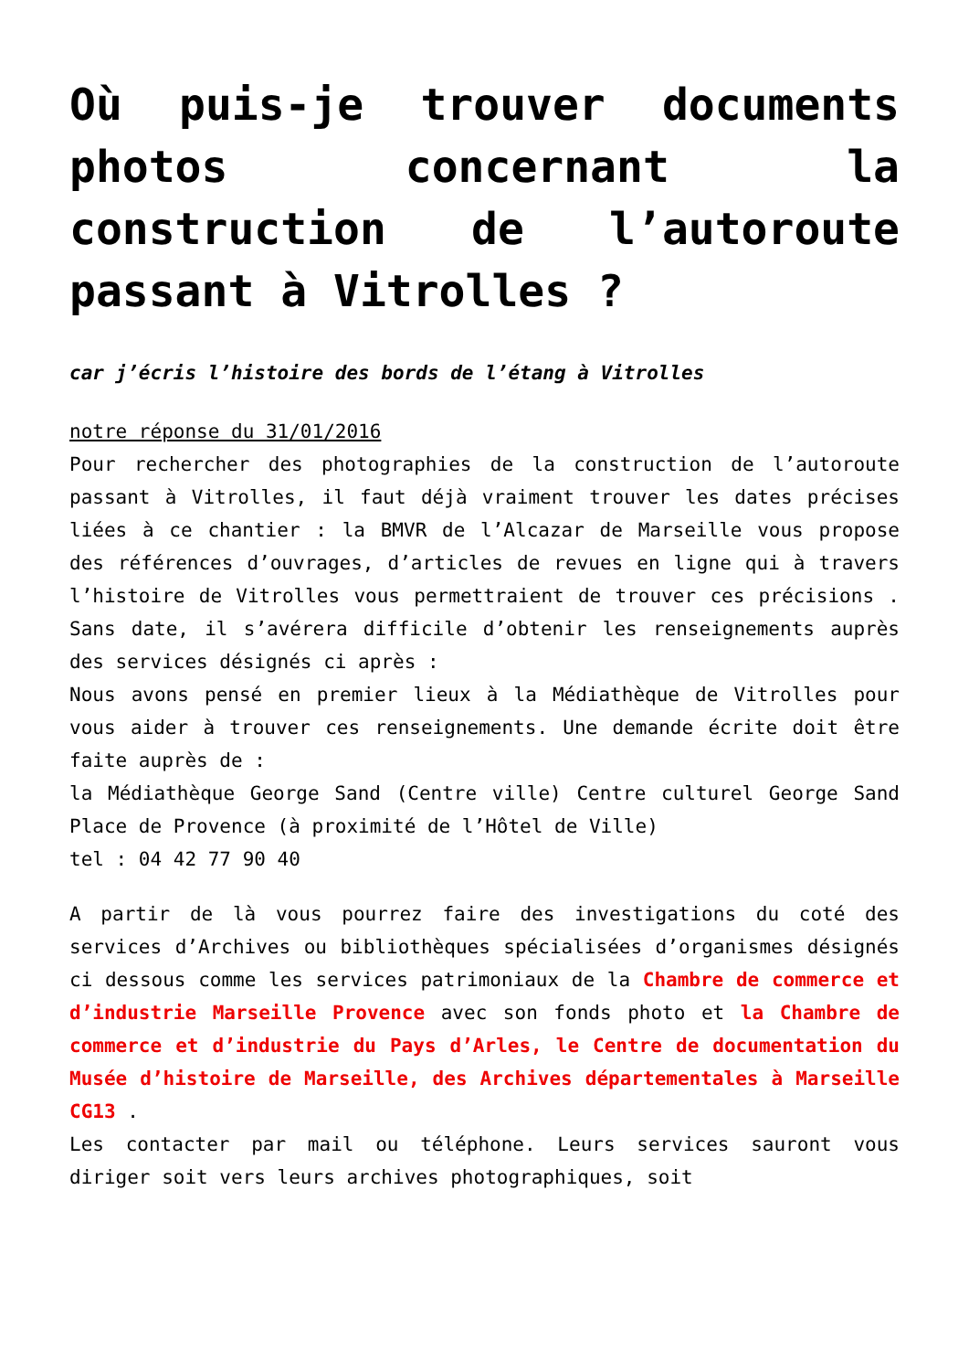Où puis-je trouver documents photos concernant la construction de l’autoroute passant à Vitrolles ?
car j’écris l’histoire des bords de l’étang à Vitrolles
notre réponse du 31/01/2016
Pour rechercher des photographies de la construction de l’autoroute passant à Vitrolles, il faut déjà vraiment trouver les dates précises liées à ce chantier : la BMVR de l’Alcazar de Marseille vous propose des références d’ouvrages, d’articles de revues en ligne qui à travers l’histoire de Vitrolles vous permettraient de trouver ces précisions . Sans date, il s’avérera difficile d’obtenir les renseignements auprès des services désignés ci après :
Nous avons pensé en premier lieux à la Médiathèque de Vitrolles pour vous aider à trouver ces renseignements. Une demande écrite doit être faite auprès de :
la Médiathèque George Sand (Centre ville) Centre culturel George Sand Place de Provence (à proximité de l’Hôtel de Ville)
tel : 04 42 77 90 40
A partir de là vous pourrez faire des investigations du coté des services d’Archives ou bibliothèques spécialisées d’organismes désignés ci dessous comme les services patrimoniaux de la Chambre de commerce et d’industrie Marseille Provence avec son fonds photo et la Chambre de commerce et d’industrie du Pays d’Arles, le Centre de documentation du Musée d’histoire de Marseille, des Archives départementales à Marseille CG13 .
Les contacter par mail ou téléphone. Leurs services sauront vous diriger soit vers leurs archives photographiques, soit